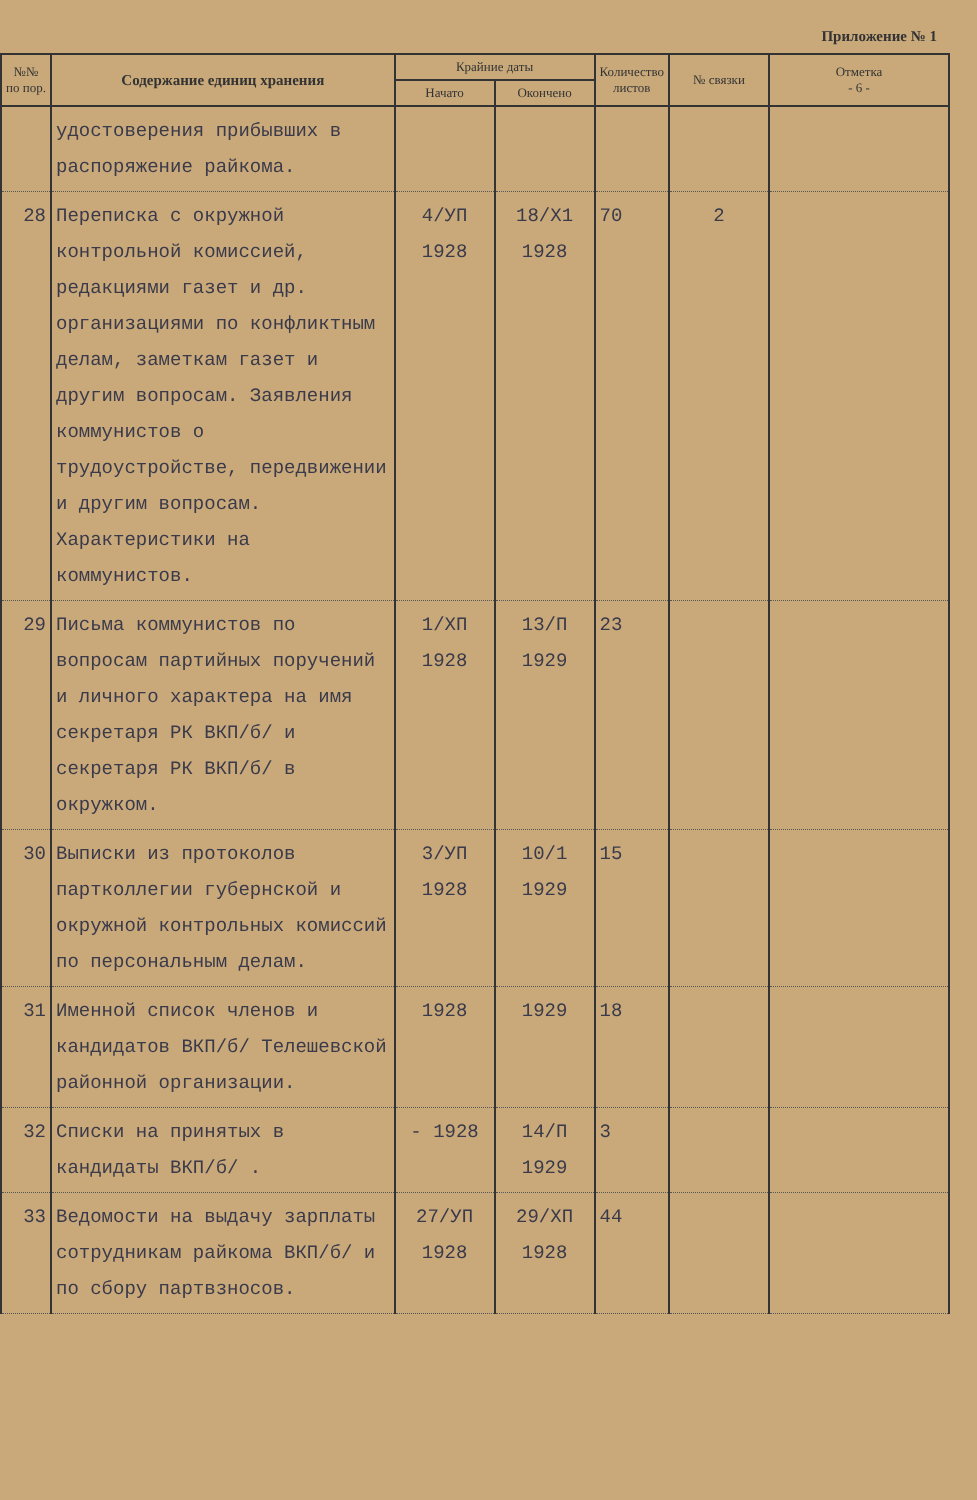Приложение № 1
| №№ по пор. | Содержание единиц хранения | Крайние даты | | Количество листов | № связки | Отметка - 6 - |
| --- | --- | --- | --- | --- | --- | --- |
| | | Начато | Окончено | | | |
| | удостоверения прибывших в распоряжение райкома. | | | | | |
| 28 | Переписка с окружной контрольной комиссией, редакциями газет и др. организациями по конфликтным делам, заметкам газет и другим вопросам. Заявления коммунистов о трудоустройстве, передвижении и другим вопросам. Характеристики на коммунистов. | 4/УП 1928 | 18/Х1 1928 | 70 | 2 | |
| 29 | Письма коммунистов по вопросам партийных поручений и личного характера на имя секретаря РК ВКП/б/ и секретаря РК ВКП/б/ в окружком. | 1/ХП 1928 | 13/П 1929 | 23 | | |
| 30 | Выписки из протоколов партколлегии губернской и окружной контрольных комиссий по персональным делам. | 3/УП 1928 | 10/1 1929 | 15 | | |
| 31 | Именной список членов и кандидатов ВКП/б/ Телешевской районной организации. | 1928 | 1929 | 18 | | |
| 32 | Списки на принятых в кандидаты ВКП/б/ . | - 1928 | 14/П 1929 | 3 | | |
| 33 | Ведомости на выдачу зарплаты сотрудникам райкома ВКП/б/ и по сбору партвзносов. | 27/УП 1928 | 29/ХП 1928 | 44 | | |